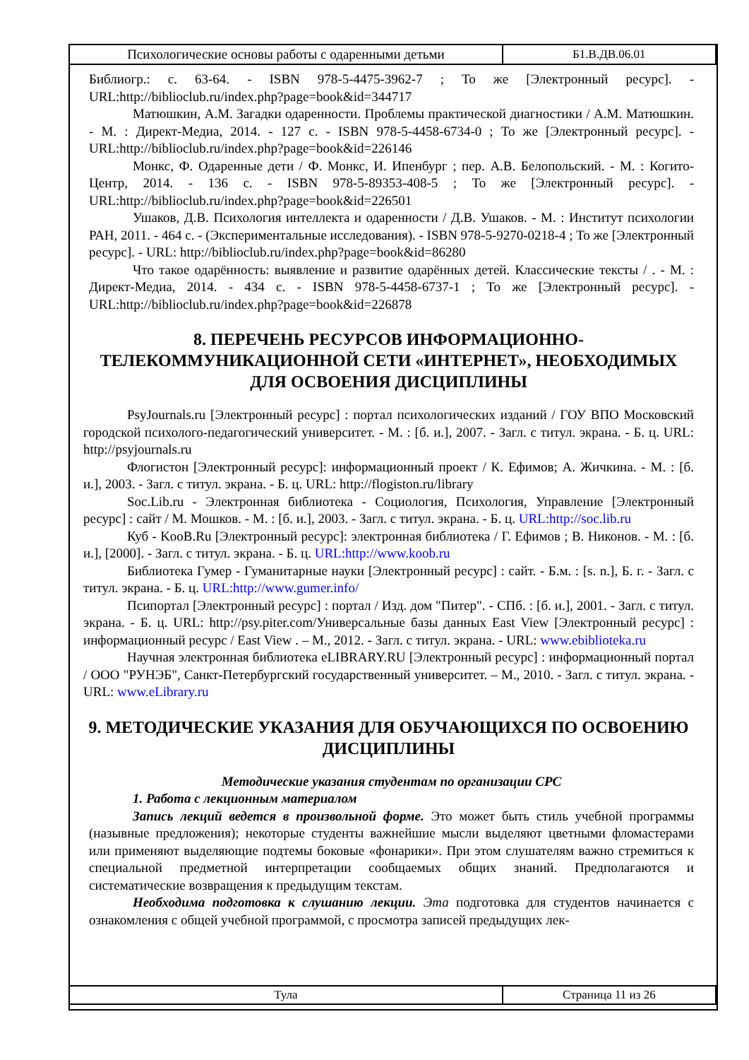| Психологические основы работы с одаренными детьми | Б1.В.ДВ.06.01 |
Библиогр.: с. 63-64. - ISBN 978-5-4475-3962-7 ; То же [Электронный ресурс]. - URL:http://biblioclub.ru/index.php?page=book&id=344717
Матюшкин, А.М. Загадки одаренности. Проблемы практической диагностики / А.М. Матюшкин. - М. : Директ-Медиа, 2014. - 127 с. - ISBN 978-5-4458-6734-0 ; То же [Электронный ресурс]. - URL:http://biblioclub.ru/index.php?page=book&id=226146
Монкс, Ф. Одаренные дети / Ф. Монкс, И. Ипенбург ; пер. А.В. Белопольский. - М. : Когито-Центр, 2014. - 136 с. - ISBN 978-5-89353-408-5 ; То же [Электронный ресурс]. - URL:http://biblioclub.ru/index.php?page=book&id=226501
Ушаков, Д.В. Психология интеллекта и одаренности / Д.В. Ушаков. - М. : Институт психологии РАН, 2011. - 464 с. - (Экспериментальные исследования). - ISBN 978-5-9270-0218-4 ; То же [Электронный ресурс]. - URL: http://biblioclub.ru/index.php?page=book&id=86280
Что такое одарённость: выявление и развитие одарённых детей. Классические тексты / . - М. : Директ-Медиа, 2014. - 434 с. - ISBN 978-5-4458-6737-1 ; То же [Электронный ресурс]. - URL:http://biblioclub.ru/index.php?page=book&id=226878
8. ПЕРЕЧЕНЬ РЕСУРСОВ ИНФОРМАЦИОННО-ТЕЛЕКОММУНИКАЦИОННОЙ СЕТИ «ИНТЕРНЕТ», НЕОБХОДИМЫХ ДЛЯ ОСВОЕНИЯ ДИСЦИПЛИНЫ
PsyJournals.ru [Электронный ресурс] : портал психологических изданий / ГОУ ВПО Московский городской психолого-педагогический университет. - М. : [б. и.], 2007. - Загл. с титул. экрана. - Б. ц. URL: http://psyjournals.ru
Флогистон [Электронный ресурс]: информационный проект / К. Ефимов; А. Жичкина. - М. : [б. и.], 2003. - Загл. с титул. экрана. - Б. ц. URL: http://flogiston.ru/library
Soc.Lib.ru - Электронная библиотека - Социология, Психология, Управление [Электронный ресурс] : сайт / М. Мошков. - М. : [б. и.], 2003. - Загл. с титул. экрана. - Б. ц. URL:http://soc.lib.ru
Куб - KooB.Ru [Электронный ресурс]: электронная библиотека / Г. Ефимов ; В. Никонов. - М. : [б. и.], [2000]. - Загл. с титул. экрана. - Б. ц. URL:http://www.koob.ru
Библиотека Гумер - Гуманитарные науки [Электронный ресурс] : сайт. - Б.м. : [s. n.], Б. г. - Загл. с титул. экрана. - Б. ц. URL:http://www.gumer.info/
Псипортал [Электронный ресурс] : портал / Изд. дом "Питер". - СПб. : [б. и.], 2001. - Загл. с титул. экрана. - Б. ц. URL: http://psy.piter.com/Универсальные базы данных East View [Электронный ресурс] : информационный ресурс / East View . – М., 2012. - Загл. с титул. экрана. - URL: www.ebiblioteka.ru
Научная электронная библиотека eLIBRARY.RU [Электронный ресурс] : информационный портал / ООО "РУНЭБ", Санкт-Петербургский государственный университет. – М., 2010. - Загл. с титул. экрана. - URL: www.eLibrary.ru
9. МЕТОДИЧЕСКИЕ УКАЗАНИЯ ДЛЯ ОБУЧАЮЩИХСЯ ПО ОСВОЕНИЮ ДИСЦИПЛИНЫ
Методические указания студентам по организации СРС
1. Работа с лекционным материалом
Запись лекций ведется в произвольной форме. Это может быть стиль учебной программы (назывные предложения); некоторые студенты важнейшие мысли выделяют цветными фломастерами или применяют выделяющие подтемы боковые «фонарики». При этом слушателям важно стремиться к специальной предметной интерпретации сообщаемых общих знаний. Предполагаются и систематические возвращения к предыдущим текстам.
Необходима подготовка к слушанию лекции. Эта подготовка для студентов начинается с ознакомления с общей учебной программой, с просмотра записей предыдущих лек-
| Тула | Страница 11 из 26 |